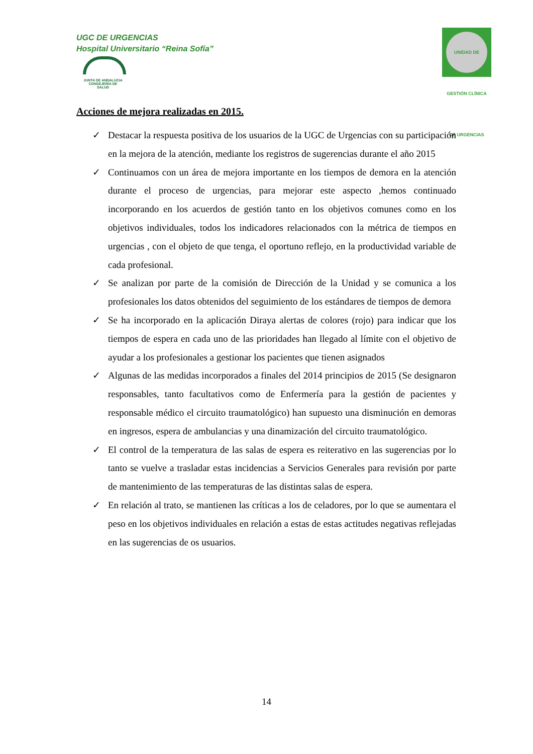UGC DE URGENCIAS
Hospital Universitario “Reina Sofía”
JUNTA DE ANDALUCIA
CONSEJERÍA DE SALUD
UNIDAD DE GESTIÓN CLÍNICA DE URGENCIAS
Acciones de mejora realizadas en 2015.
✓ Destacar la respuesta positiva de los usuarios de la UGC de Urgencias con su participación en la mejora de la atención, mediante los registros de sugerencias durante el año 2015
✓ Continuamos con un área de mejora importante en los tiempos de demora en la atención durante el proceso de urgencias, para mejorar este aspecto ,hemos continuado incorporando en los acuerdos de gestión tanto en los objetivos comunes como en los objetivos individuales, todos los indicadores relacionados con la métrica de tiempos en urgencias , con el objeto de que tenga, el oportuno reflejo, en la productividad variable de cada profesional.
✓ Se analizan por parte de la comisión de Dirección de la Unidad y se comunica a los profesionales los datos obtenidos del seguimiento de los estándares de tiempos de demora
✓ Se ha incorporado en la aplicación Diraya alertas de colores (rojo) para indicar que los tiempos de espera en cada uno de las prioridades han llegado al límite con el objetivo de ayudar a los profesionales a gestionar los pacientes que tienen asignados
✓ Algunas de las medidas incorporados a finales del 2014 principios de 2015 (Se designaron responsables, tanto facultativos como de Enfermería para la gestión de pacientes y responsable médico el circuito traumatológico) han supuesto una disminución en demoras en ingresos, espera de ambulancias y una dinamización del circuito traumatológico.
✓ El control de la temperatura de las salas de espera es reiterativo en las sugerencias por lo tanto se vuelve a trasladar estas incidencias a Servicios Generales para revisión por parte de mantenimiento de las temperaturas de las distintas salas de espera.
✓ En relación al trato, se mantienen las críticas a los de celadores, por lo que se aumentara el peso en los objetivos individuales en relación a estas de estas actitudes negativas reflejadas en las sugerencias de os usuarios.
14